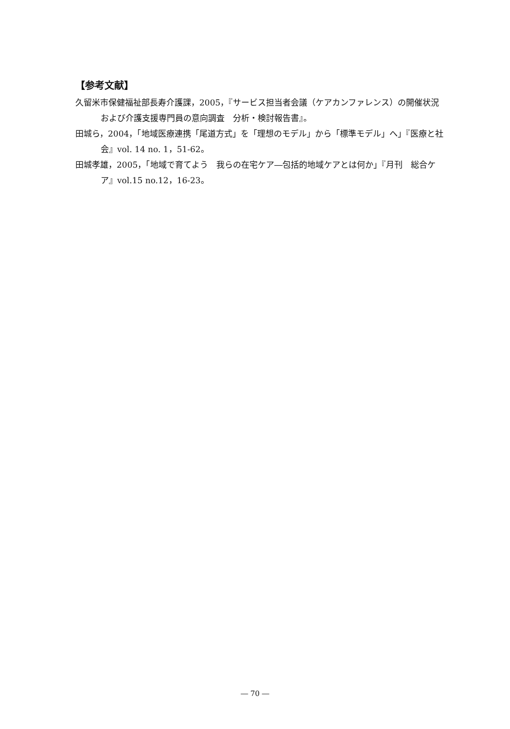【参考文献】
久留米市保健福祉部長寿介護課，2005，『サービス担当者会議（ケアカンファレンス）の開催状況および介護支援専門員の意向調査　分析・検討報告書』。
田城ら，2004，「地域医療連携「尾道方式」を「理想のモデル」から「標準モデル」へ」『医療と社会』vol. 14 no. 1，51-62。
田城孝雄，2005，「地域で育てよう　我らの在宅ケア―包括的地域ケアとは何か」『月刊　総合ケア』vol.15 no.12，16-23。
― 70 ―